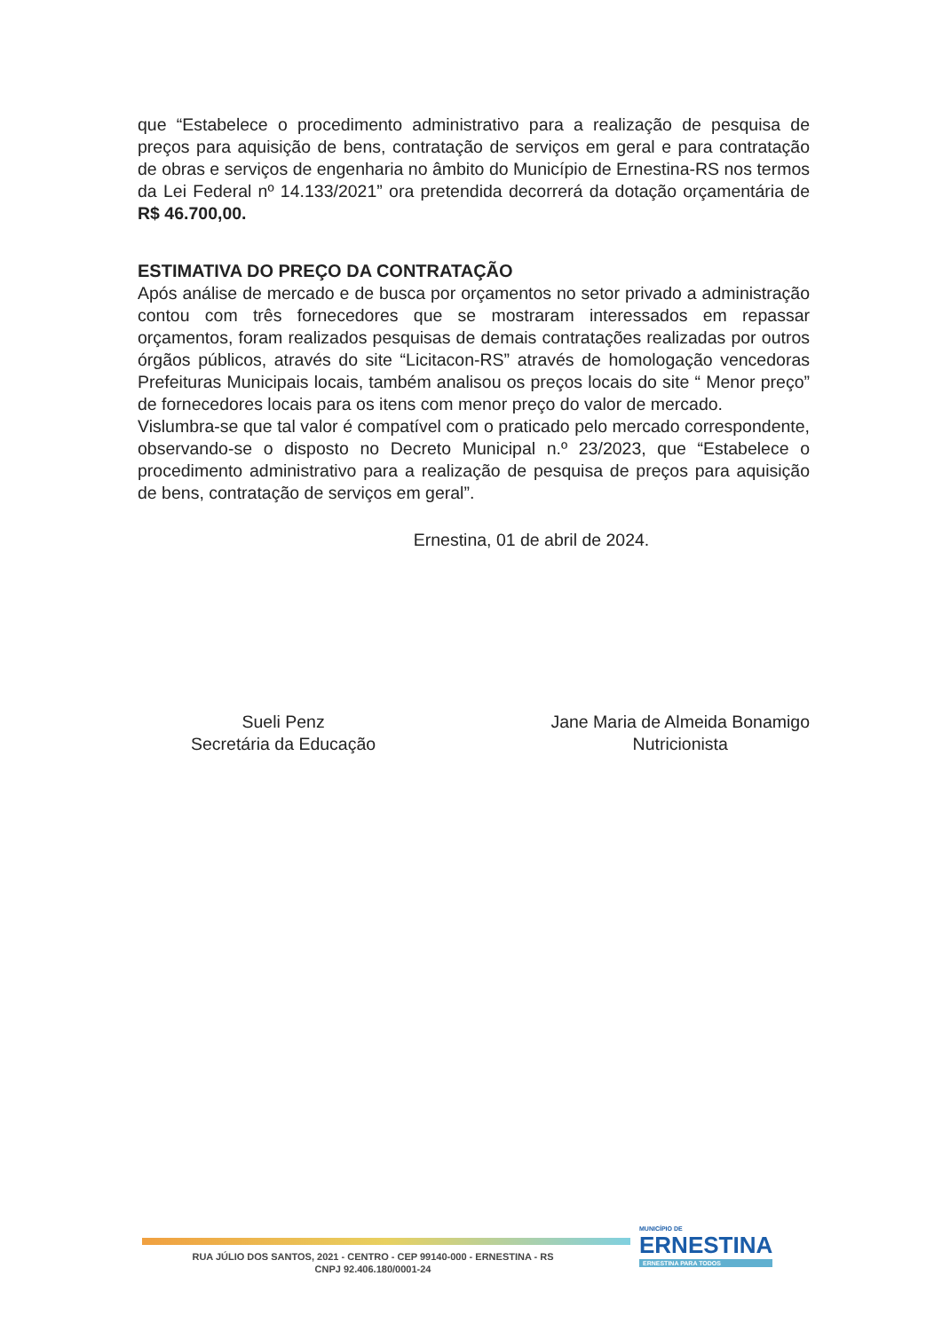que “Estabelece o procedimento administrativo para a realização de pesquisa de preços para aquisição de bens, contratação de serviços em geral e para contratação de obras e serviços de engenharia no âmbito do Município de Ernestina-RS nos termos da Lei Federal nº 14.133/2021” ora pretendida decorrerá da dotação orçamentária de R$ 46.700,00.
ESTIMATIVA DO PREÇO DA CONTRATAÇÃO
Após análise de mercado e de busca por orçamentos no setor privado a administração contou com três fornecedores que se mostraram interessados em repassar orçamentos, foram realizados pesquisas de demais contratações realizadas por outros órgãos públicos, através do site “Licitacon-RS” através de homologação vencedoras Prefeituras Municipais locais, também analisou os preços locais do site “ Menor preço” de fornecedores locais para os itens com menor preço do valor de mercado.
Vislumbra-se que tal valor é compatível com o praticado pelo mercado correspondente, observando-se o disposto no Decreto Municipal n.º 23/2023, que “Estabelece o procedimento administrativo para a realização de pesquisa de preços para aquisição de bens, contratação de serviços em geral”.
Ernestina, 01 de abril de 2024.
Sueli Penz
Secretária da Educação
Jane Maria de Almeida Bonamigo
Nutricionista
RUA JÚLIO DOS SANTOS, 2021 - CENTRO - CEP 99140-000 - ERNESTINA - RS
CNPJ 92.406.180/0001-24
MUNICÍPIO DE
ERNESTINA
ERNESTINA PARA TODOS